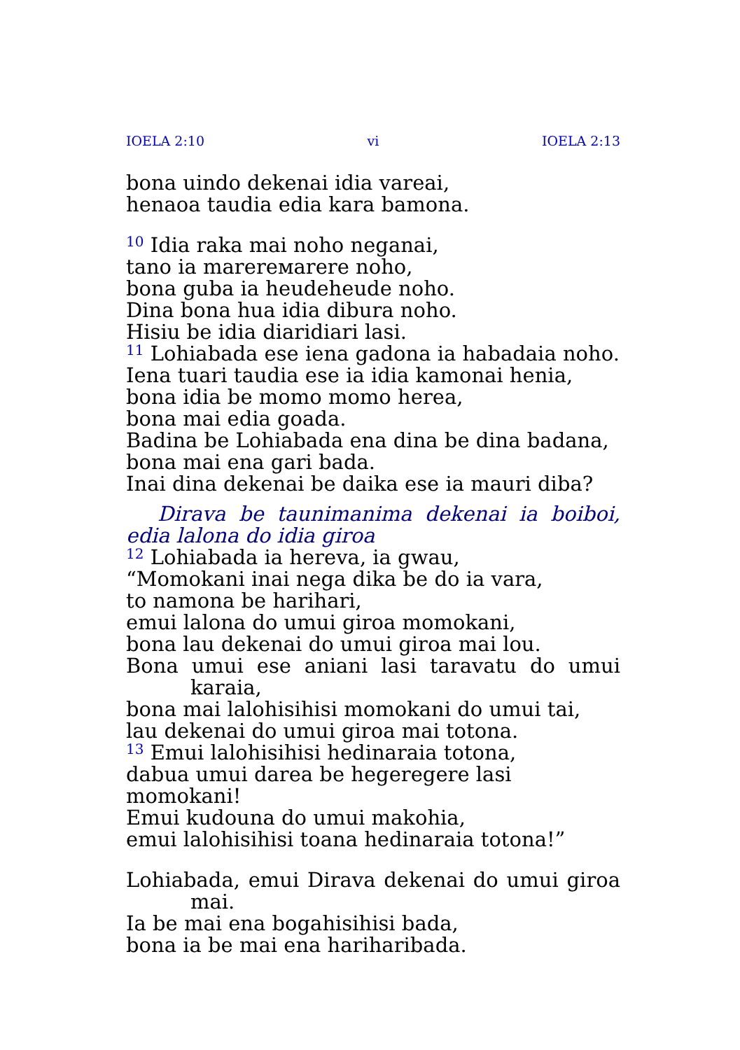IOELA 2:10 vi IOELA 2:13
bona uindo dekenai idia vareai,
henaoa taudia edia kara bamona.
<sup>10</sup> Idia raka mai noho neganai,
tano ia marereмarere noho,
bona guba ia heudeheude noho.
Dina bona hua idia dibura noho.
Hisiu be idia diaridiari lasi.
<sup>11</sup> Lohiabada ese iena gadona ia habadaia noho.
Iena tuari taudia ese ia idia kamonai henia,
bona idia be momo momo herea,
bona mai edia goada.
Badina be Lohiabada ena dina be dina badana,
bona mai ena gari bada.
Inai dina dekenai be daika ese ia mauri diba?
Dirava be taunimanima dekenai ia boiboi, edia lalona do idia giroa
<sup>12</sup> Lohiabada ia hereva, ia gwau,
“Momokani inai nega dika be do ia vara,
to namona be harihari,
emui lalona do umui giroa momokani,
bona lau dekenai do umui giroa mai lou.
Bona umui ese aniani lasi taravatu do umui karaia,
bona mai lalohisihisi momokani do umui tai,
lau dekenai do umui giroa mai totona.
<sup>13</sup> Emui lalohisihisi hedinaraia totona,
dabua umui darea be hegeregere lasi momokani!
Emui kudouna do umui makohia,
emui lalohisihisi toana hedinaraia totona!”
Lohiabada, emui Dirava dekenai do umui giroa mai.
Ia be mai ena bogahisihisi bada,
bona ia be mai ena hariharibada.